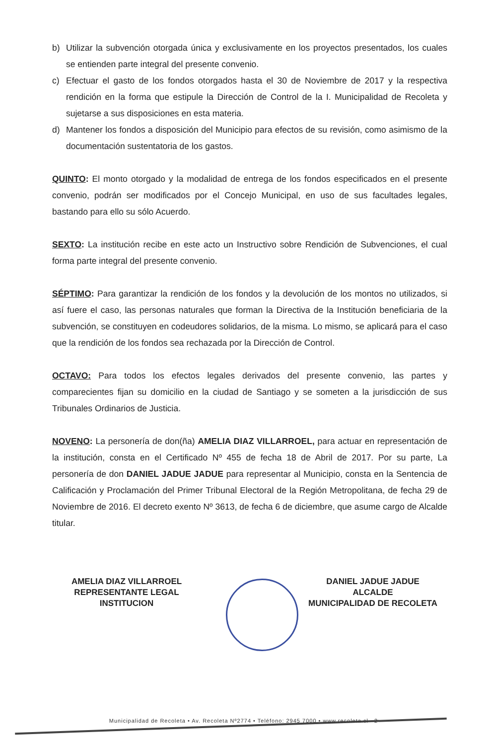b) Utilizar la subvención otorgada única y exclusivamente en los proyectos presentados, los cuales se entienden parte integral del presente convenio.
c) Efectuar el gasto de los fondos otorgados hasta el 30 de Noviembre de 2017 y la respectiva rendición en la forma que estipule la Dirección de Control de la I. Municipalidad de Recoleta y sujetarse a sus disposiciones en esta materia.
d) Mantener los fondos a disposición del Municipio para efectos de su revisión, como asimismo de la documentación sustentatoria de los gastos.
QUINTO: El monto otorgado y la modalidad de entrega de los fondos especificados en el presente convenio, podrán ser modificados por el Concejo Municipal, en uso de sus facultades legales, bastando para ello su sólo Acuerdo.
SEXTO: La institución recibe en este acto un Instructivo sobre Rendición de Subvenciones, el cual forma parte integral del presente convenio.
SÉPTIMO: Para garantizar la rendición de los fondos y la devolución de los montos no utilizados, si así fuere el caso, las personas naturales que forman la Directiva de la Institución beneficiaria de la subvención, se constituyen en codeudores solidarios, de la misma. Lo mismo, se aplicará para el caso que la rendición de los fondos sea rechazada por la Dirección de Control.
OCTAVO: Para todos los efectos legales derivados del presente convenio, las partes y comparecientes fijan su domicilio en la ciudad de Santiago y se someten a la jurisdicción de sus Tribunales Ordinarios de Justicia.
NOVENO: La personería de don(ña) AMELIA DIAZ VILLARROEL, para actuar en representación de la institución, consta en el Certificado Nº 455 de fecha 18 de Abril de 2017. Por su parte, La personería de don DANIEL JADUE JADUE para representar al Municipio, consta en la Sentencia de Calificación y Proclamación del Primer Tribunal Electoral de la Región Metropolitana, de fecha 29 de Noviembre de 2016. El decreto exento Nº 3613, de fecha 6 de diciembre, que asume cargo de Alcalde titular.
AMELIA DIAZ VILLARROEL
REPRESENTANTE LEGAL
INSTITUCION
DANIEL JADUE JADUE
ALCALDE
MUNICIPALIDAD DE RECOLETA
Municipalidad de Recoleta • Av. Recoleta Nº2774 • Teléfono: 2945 7000 • www.recoleta.cl 2